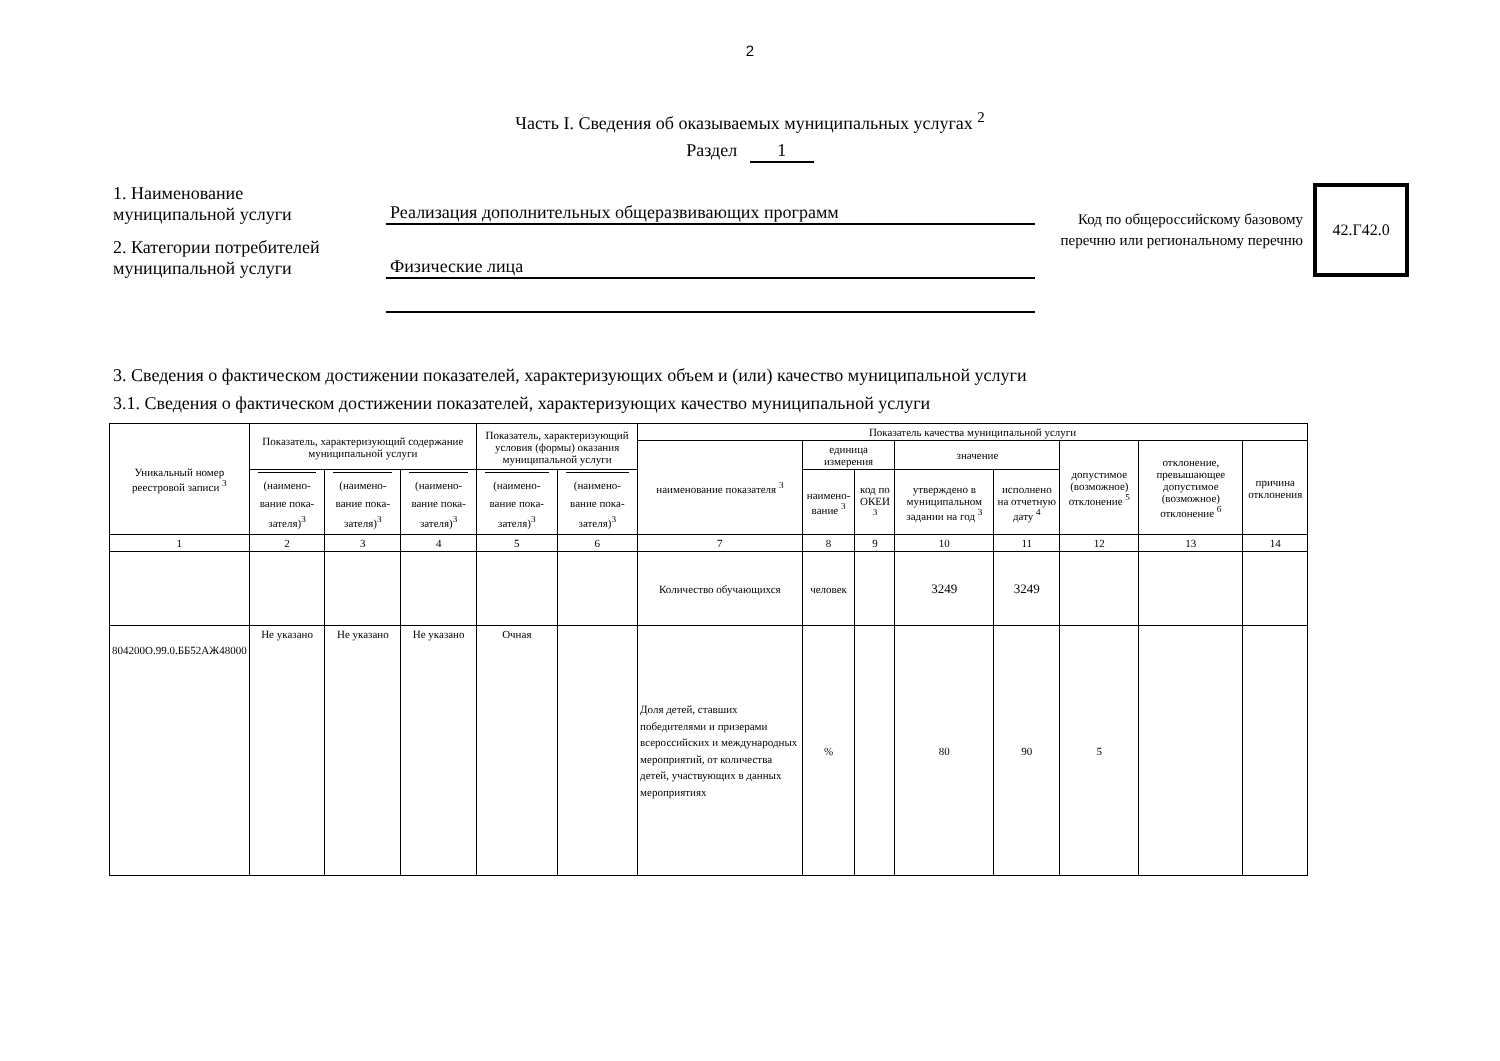2
Часть I. Сведения об оказываемых муниципальных услугах <sup>2</sup>
Раздел 1
1. Наименование
муниципальной услуги
Реализация дополнительных общеразвивающих программ
2. Категории потребителей
муниципальной услуги
Физические лица
Код по общероссийскому базовому перечню или региональному перечню
42.Г42.0
3. Сведения о фактическом достижении показателей, характеризующих объем и (или) качество муниципальной услуги
3.1. Сведения о фактическом достижении показателей, характеризующих качество муниципальной услуги
| Уникальный номер реестровой записи <sup>3</sup> | Показатель, характеризующий содержание муниципальной услуги | | | Показатель, характеризующий условия (формы) оказания муниципальной услуги | | Показатель качества муниципальной услуги | | | | | | | |
| --- | --- | --- | --- | --- | --- | --- | --- | --- | --- | --- | --- | --- | --- |
| | | | | | | наименование показателя <sup>3</sup> | единица измерения | | значение | | допустимое (возможное) отклонение <sup>5</sup> | отклонение, превышающее допустимое (возможное) отклонение <sup>6</sup> | причина отклонения |
| | (наимено-вание пока-зателя)<sup>3</sup> | (наимено-вание пока-зателя)<sup>3</sup> | (наимено-вание пока-зателя)<sup>3</sup> | (наимено-вание пока-зателя)<sup>3</sup> | (наимено-вание пока-зателя)<sup>3</sup> | | наимено-вание <sup>3</sup> | код по ОКЕИ <sup>3</sup> | утверждено в муниципальном задании на год <sup>3</sup> | исполнено на отчетную дату <sup>4</sup> | | | |
| 1 | 2 | 3 | 4 | 5 | 6 | 7 | 8 | 9 | 10 | 11 | 12 | 13 | 14 |
| | | | | | | Количество обучающихся | человек | | 3249 | 3249 | | | |
| 804200О.99.0.ББ52АЖ48000 | Не указано | Не указано | Не указано | Очная | | Доля детей, ставших победителями и призерами всероссийских и международных мероприятий, от количества детей, участвующих в данных мероприятиях | % | | 80 | 90 | 5 | | |